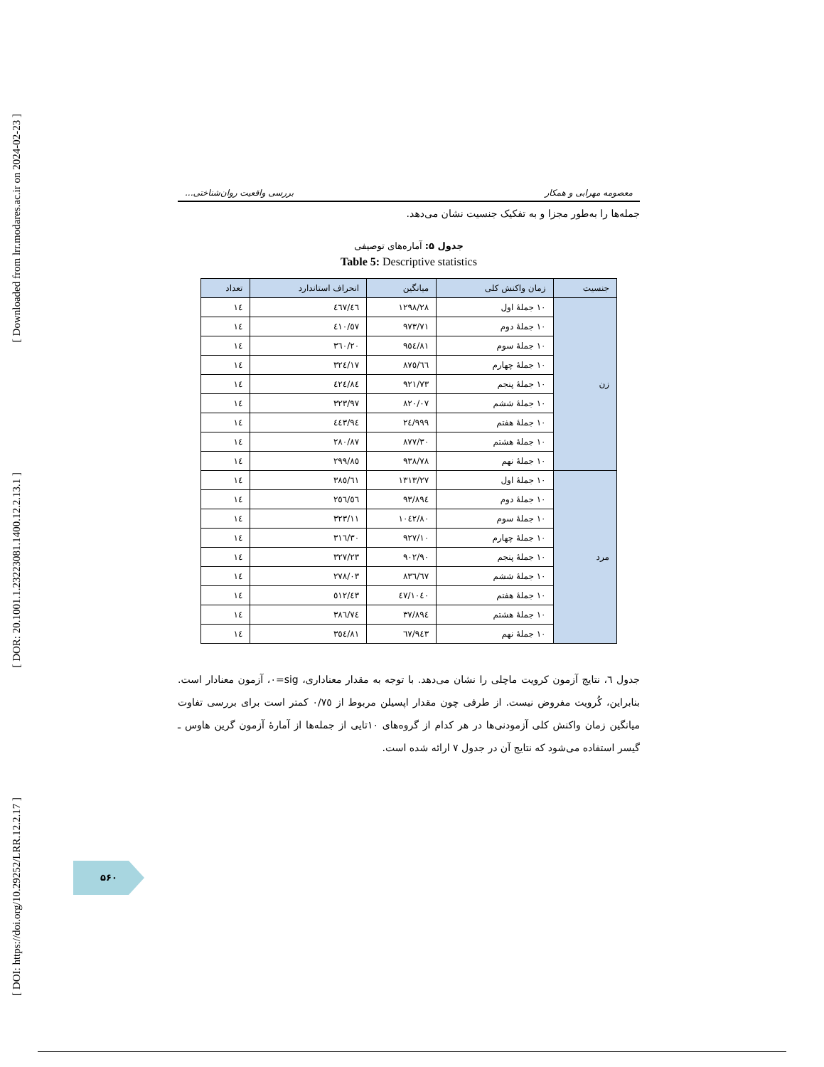[ Downloaded from lrr.modares.ac.ir on 2024-02-23 ]
[ DOR: 20.1001.1.23223081.1400.12.2.13.1 ]
[ DOI: https://doi.org/10.29252/LRR.12.2.17 ]
معصومه مهرابی و همکار بررسی واقعیت روان‌شناختی...
جمله‌ها را به‌طور مجزا و به تفکیک جنسیت نشان می‌دهد.
جدول ۵: آماره‌های توصیفی
Table 5: Descriptive statistics
| جنسیت | زمان واکنش کلی | میانگین | انحراف استاندارد | تعداد |
| --- | --- | --- | --- | --- |
| زن | ۱۰ جملهٔ اول | ۱۲۹۸/۲۸ | ٤٦٧/٤٦ | ١٤ |
| | ۱۰ جملهٔ دوم | ۹۷۳/۷۱ | ٤١٠/٥٧ | ١٤ |
| | ۱۰ جملهٔ سوم | ۹٥٤/٨١ | ٣٦٠/٢٠ | ١٤ |
| | ۱۰ جملهٔ چهارم | ۸٧٥/٦٦ | ٣٢٤/١٧ | ١٤ |
| | ۱۰ جملهٔ پنجم | ۹۲۱/۷۳ | ٤٢٤/٨٤ | ١٤ |
| | ۱۰ جملهٔ ششم | ۸۲۰/۰۷ | ٣٢٣/٩٧ | ١٤ |
| | ۱۰ جملهٔ هفتم | ۹۹۹/٢٤ | ٤٤٣/٩٤ | ١٤ |
| | ۱۰ جملهٔ هشتم | ۸۷۷/۳۰ | ٢٨٠/٨٧ | ١٤ |
| | ۱۰ جملهٔ نهم | ۹۳۸/۷۸ | ٢٩٩/٨٥ | ١٤ |
| مرد | ۱۰ جملهٔ اول | ۱۳۱۳/۲۷ | ٣٨٥/٦١ | ١٤ |
| | ۱۰ جملهٔ دوم | ۸۹٤/۹۳ | ٢٥٦/٥٦ | ١٤ |
| | ۱۰ جملهٔ سوم | ۱۰٤۲/۸۰ | ٣٢٣/١١ | ١٤ |
| | ۱۰ جملهٔ چهارم | ۹۲۷/۱۰ | ٣١٦/٣٠ | ١٤ |
| | ۱۰ جملهٔ پنجم | ۹۰۲/۹۰ | ٣٢٧/٢٣ | ١٤ |
| | ۱۰ جملهٔ ششم | ۸۳٦/٦٧ | ٢٧٨/٠٣ | ١٤ |
| | ۱۰ جملهٔ هفتم | ۱۰٤۰/٤٧ | ٥١٢/٤٣ | ١٤ |
| | ۱۰ جملهٔ هشتم | ۸۹٤/۳۷ | ٣٨٦/٧٤ | ١٤ |
| | ۱۰ جملهٔ نهم | ۹٤۳/٦٧ | ٣٥٤/٨١ | ١٤ |
جدول ٦، نتایج آزمون کرویت ماچلی را نشان می‌دهد. با توجه به مقدار معناداری، sig=٠، آزمون معنادار است. بنابراین، کُرویت مفروض نیست. از طرفی چون مقدار اپسیلن مربوط از ٠/٧٥ کمتر است برای بررسی تفاوت میانگین زمان واکنش کلی آزمودنی‌ها در هر کدام از گروه‌های ١٠تایی از جمله‌ها از آمارهٔ آزمون گرین هاوس ـ گیسر استفاده می‌شود که نتایج آن در جدول ٧ ارائه شده است.
۵۶۰